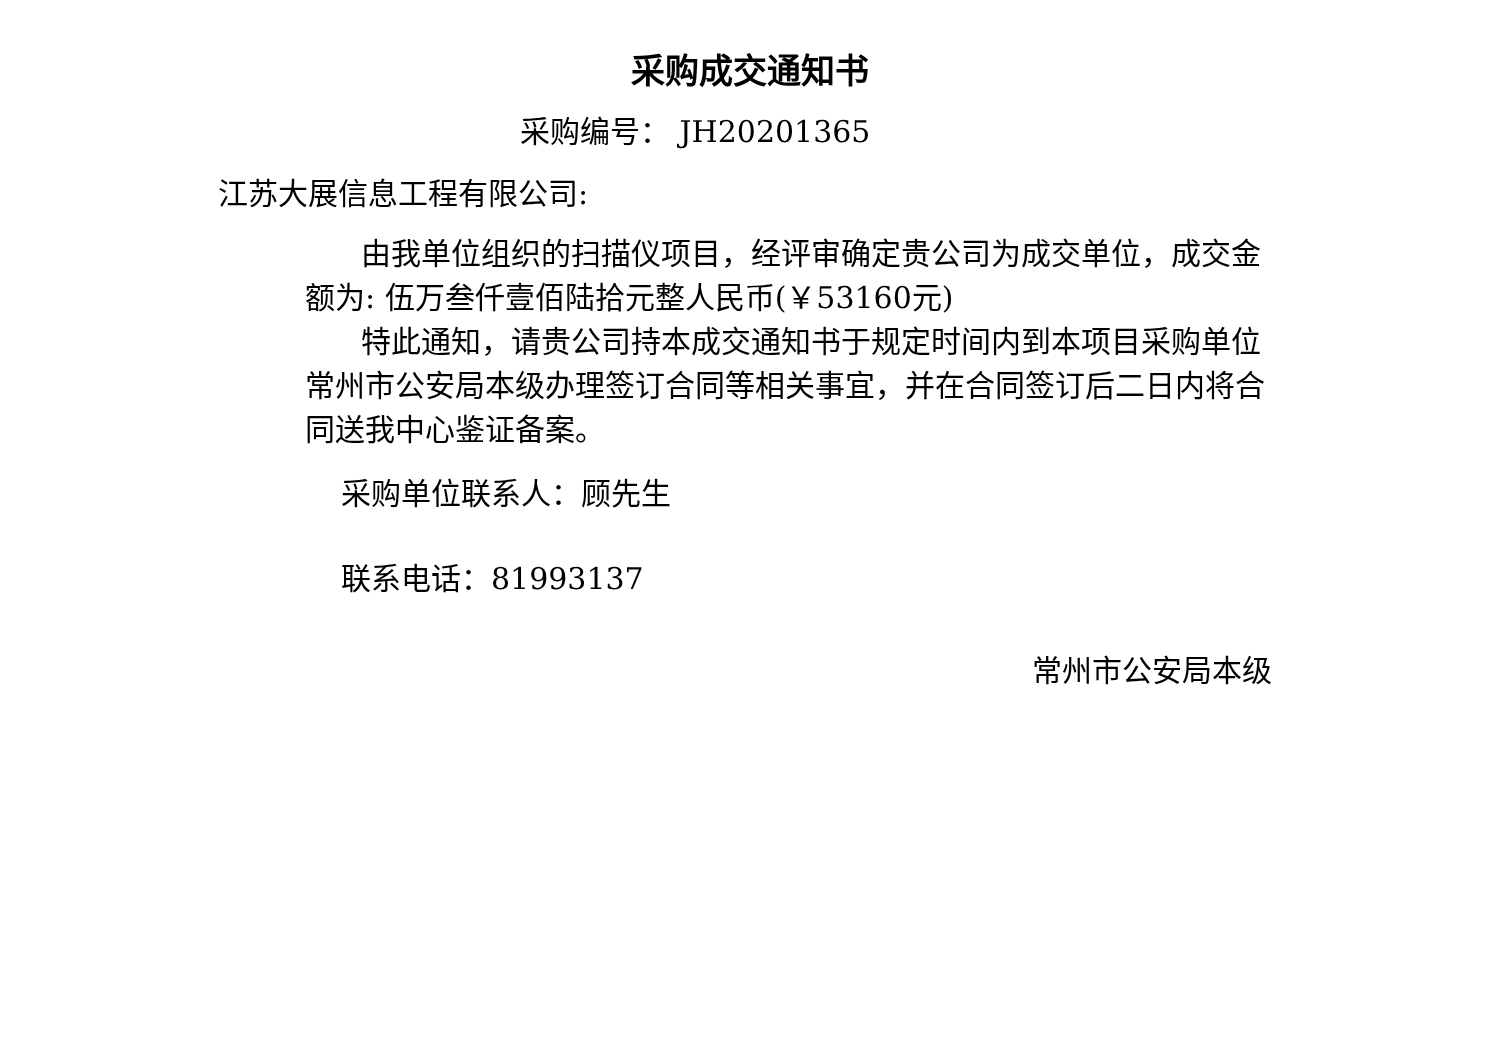采购成交通知书
采购编号： JH20201365
江苏大展信息工程有限公司:
由我单位组织的扫描仪项目，经评审确定贵公司为成交单位，成交金额为: 伍万叁仟壹佰陆拾元整人民币(￥53160元)
特此通知，请贵公司持本成交通知书于规定时间内到本项目采购单位常州市公安局本级办理签订合同等相关事宜，并在合同签订后二日内将合同送我中心鉴证备案。
采购单位联系人：顾先生
联系电话：81993137
常州市公安局本级